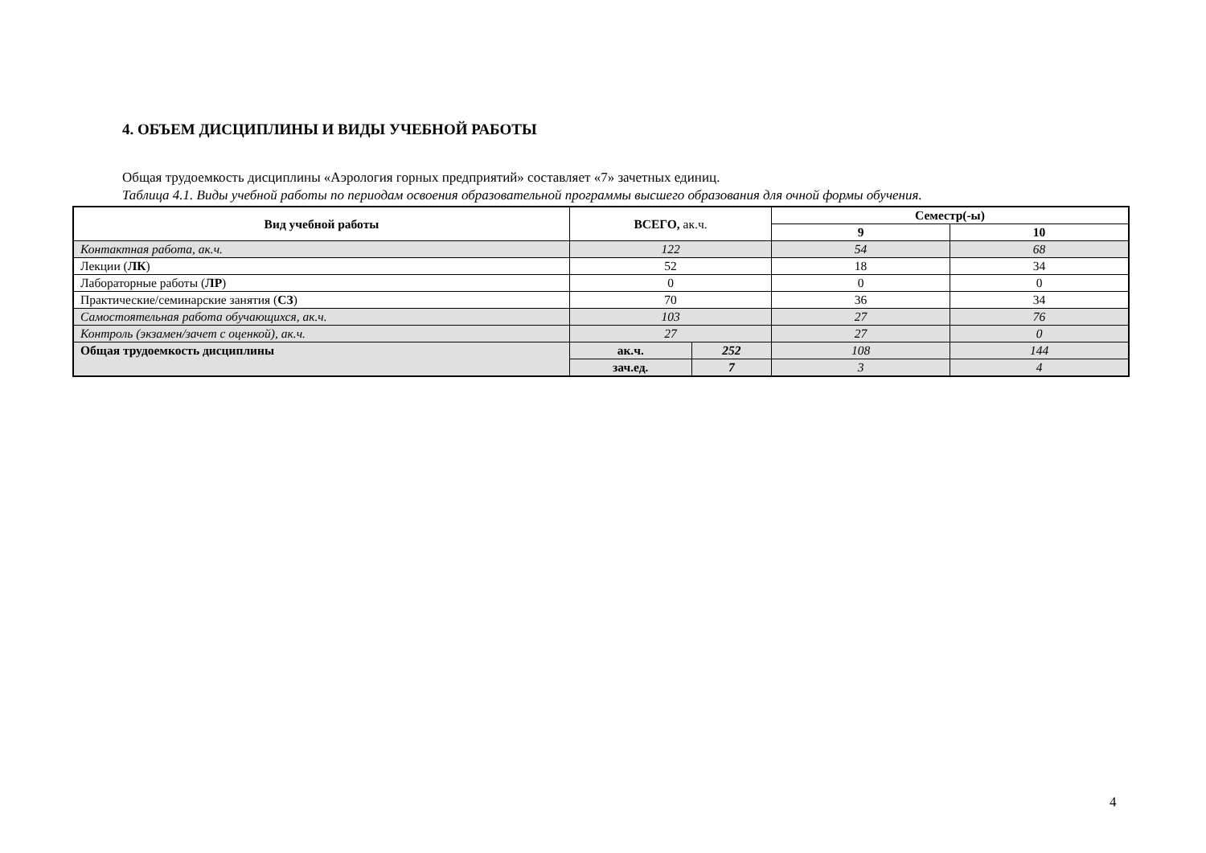4. ОБЪЕМ ДИСЦИПЛИНЫ И ВИДЫ УЧЕБНОЙ РАБОТЫ
Общая трудоемкость дисциплины «Аэрология горных предприятий» составляет «7» зачетных единиц.
Таблица 4.1. Виды учебной работы по периодам освоения образовательной программы высшего образования для очной формы обучения.
| Вид учебной работы | ВСЕГО, ак.ч. | | Семестр(-ы) | |
| --- | --- | --- | --- | --- |
| | | | 9 | 10 |
| Контактная работа, ак.ч. | 122 | | 54 | 68 |
| Лекции ( ЛК ) | 52 | | 18 | 34 |
| Лабораторные работы ( ЛР ) | 0 | | 0 | 0 |
| Практические/семинарские занятия ( СЗ ) | 70 | | 36 | 34 |
| Самостоятельная работа обучающихся, ак.ч. | 103 | | 27 | 76 |
| Контроль (экзамен/зачет с оценкой), ак.ч. | 27 | | 27 | 0 |
| Общая трудоемкость дисциплины | ак.ч. | 252 | 108 | 144 |
| | зач.ед. | 7 | 3 | 4 |
4